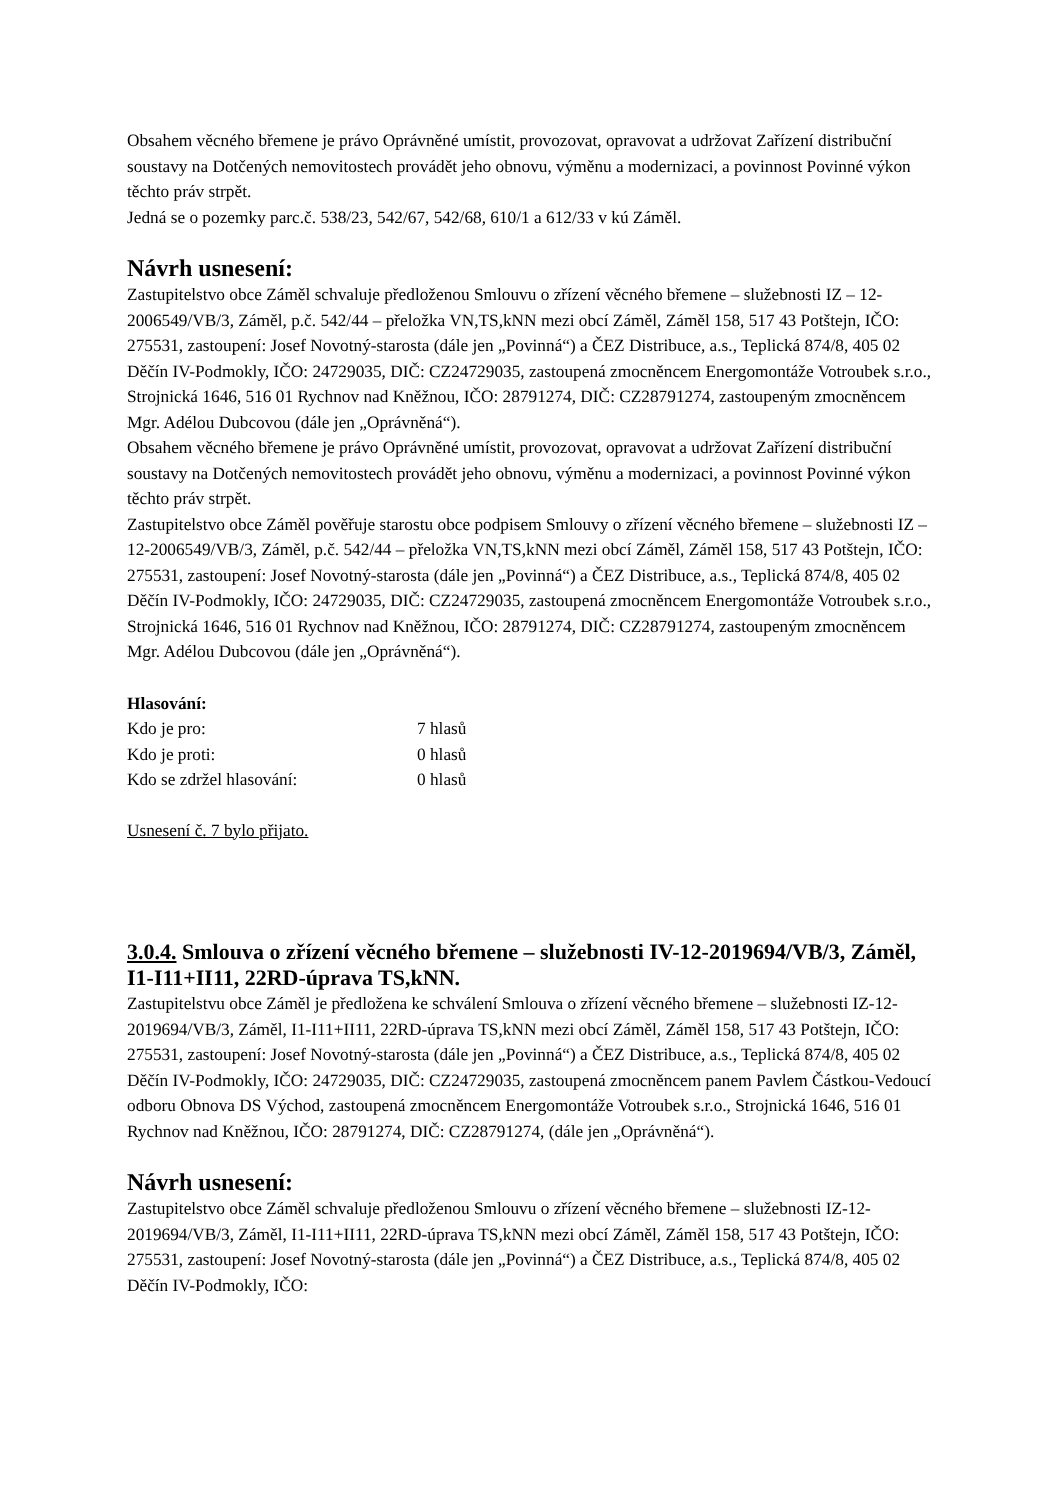Obsahem věcného břemene je právo Oprávněné umístit, provozovat, opravovat a udržovat Zařízení distribuční soustavy na Dotčených nemovitostech provádět jeho obnovu, výměnu a modernizaci, a povinnost Povinné výkon těchto práv strpět.
Jedná se o pozemky parc.č. 538/23, 542/67, 542/68, 610/1 a 612/33 v kú Záměl.
Návrh usnesení:
Zastupitelstvo obce Záměl schvaluje předloženou Smlouvu o zřízení věcného břemene – služebnosti IZ – 12-2006549/VB/3, Záměl, p.č. 542/44 – přeložka VN,TS,kNN mezi obcí Záměl, Záměl 158, 517 43 Potštejn, IČO: 275531, zastoupení: Josef Novotný-starosta (dále jen „Povinná“) a ČEZ Distribuce, a.s., Teplická 874/8, 405 02 Děčín IV-Podmokly, IČO: 24729035, DIČ: CZ24729035, zastoupená zmocněncem Energomontáže Votroubek s.r.o., Strojnická 1646, 516 01 Rychnov nad Kněžnou, IČO: 28791274, DIČ: CZ28791274, zastoupeným zmocněncem Mgr. Adélou Dubcovou (dále jen „Oprávněná“).
Obsahem věcného břemene je právo Oprávněné umístit, provozovat, opravovat a udržovat Zařízení distribuční soustavy na Dotčených nemovitostech provádět jeho obnovu, výměnu a modernizaci, a povinnost Povinné výkon těchto práv strpět.
Zastupitelstvo obce Záměl pověřuje starostu obce podpisem Smlouvy o zřízení věcného břemene – služebnosti IZ – 12-2006549/VB/3, Záměl, p.č. 542/44 – přeložka VN,TS,kNN mezi obcí Záměl, Záměl 158, 517 43 Potštejn, IČO: 275531, zastoupení: Josef Novotný-starosta (dále jen „Povinná“) a ČEZ Distribuce, a.s., Teplická 874/8, 405 02 Děčín IV-Podmokly, IČO: 24729035, DIČ: CZ24729035, zastoupená zmocněncem Energomontáže Votroubek s.r.o., Strojnická 1646, 516 01 Rychnov nad Kněžnou, IČO: 28791274, DIČ: CZ28791274, zastoupeným zmocněncem Mgr. Adélou Dubcovou (dále jen „Oprávněná“).
Hlasování:
| Kdo je pro: | 7 hlasů |
| Kdo je proti: | 0 hlasů |
| Kdo se zdržel hlasování: | 0 hlasů |
Usnesení č. 7 bylo přijato.
3.0.4. Smlouva o zřízení věcného břemene – služebnosti IV-12-2019694/VB/3, Záměl, I1-I11+II11, 22RD-úprava TS,kNN.
Zastupitelstvu obce Záměl je předložena ke schválení Smlouva o zřízení věcného břemene – služebnosti IZ-12-2019694/VB/3, Záměl, I1-I11+II11, 22RD-úprava TS,kNN mezi obcí Záměl, Záměl 158, 517 43 Potštejn, IČO: 275531, zastoupení: Josef Novotný-starosta (dále jen „Povinná“) a ČEZ Distribuce, a.s., Teplická 874/8, 405 02 Děčín IV-Podmokly, IČO: 24729035, DIČ: CZ24729035, zastoupená zmocněncem panem Pavlem Částkou-Vedoucí odboru Obnova DS Východ, zastoupená zmocněncem Energomontáže Votroubek s.r.o., Strojnická 1646, 516 01 Rychnov nad Kněžnou, IČO: 28791274, DIČ: CZ28791274, (dále jen „Oprávněná“).
Návrh usnesení:
Zastupitelstvo obce Záměl schvaluje předloženou Smlouvu o zřízení věcného břemene – služebnosti IZ-12-2019694/VB/3, Záměl, I1-I11+II11, 22RD-úprava TS,kNN mezi obcí Záměl, Záměl 158, 517 43 Potštejn, IČO: 275531, zastoupení: Josef Novotný-starosta (dále jen „Povinná“) a ČEZ Distribuce, a.s., Teplická 874/8, 405 02 Děčín IV-Podmokly, IČO: